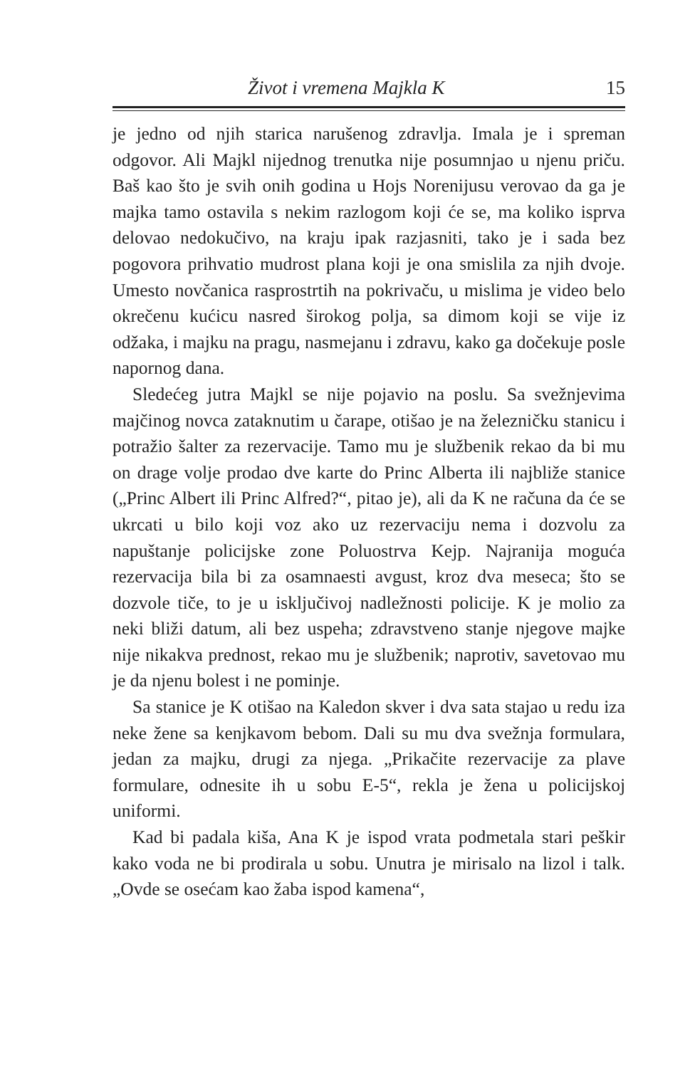Život i vremena Majkla K 15
je jedno od njih starica narušenog zdravlja. Imala je i spreman odgovor. Ali Majkl nijednog trenutka nije posumnjao u njenu priču. Baš kao što je svih onih godina u Hojs Norenijusu verovao da ga je majka tamo ostavila s nekim razlogom koji će se, ma koliko isprva delovao nedokučivo, na kraju ipak razjasniti, tako je i sada bez pogovora prihvatio mudrost plana koji je ona smislila za njih dvoje. Umesto novčanica rasprostrtih na pokrivaču, u mislima je video belo okrečenu kućicu nasred širokog polja, sa dimom koji se vije iz odžaka, i majku na pragu, nasmejanu i zdravu, kako ga dočekuje posle napornog dana.
Sledećeg jutra Majkl se nije pojavio na poslu. Sa svežnjevima majčinog novca zataknutim u čarape, otišao je na železničku stanicu i potražio šalter za rezervacije. Tamo mu je službenik rekao da bi mu on drage volje prodao dve karte do Princ Alberta ili najbliže stanice („Princ Albert ili Princ Alfred?“, pitao je), ali da K ne računa da će se ukrcati u bilo koji voz ako uz rezervaciju nema i dozvolu za napuštanje policijske zone Poluostrva Kejp. Najranija moguća rezervacija bila bi za osamnaesti avgust, kroz dva meseca; što se dozvole tiče, to je u isključivoj nadležnosti policije. K je molio za neki bliži datum, ali bez uspeha; zdravstveno stanje njegove majke nije nikakva prednost, rekao mu je službenik; naprotiv, savetovao mu je da njenu bolest i ne pominje.
Sa stanice je K otišao na Kaledon skver i dva sata stajao u redu iza neke žene sa kenjkavom bebom. Dali su mu dva svežnja formulara, jedan za majku, drugi za njega. „Prikačite rezervacije za plave formulare, odnesite ih u sobu E-5“, rekla je žena u policijskoj uniformi.
Kad bi padala kiša, Ana K je ispod vrata podmetala stari peškir kako voda ne bi prodirala u sobu. Unutra je mirisalo na lizol i talk. „Ovde se osećam kao žaba ispod kamena“,